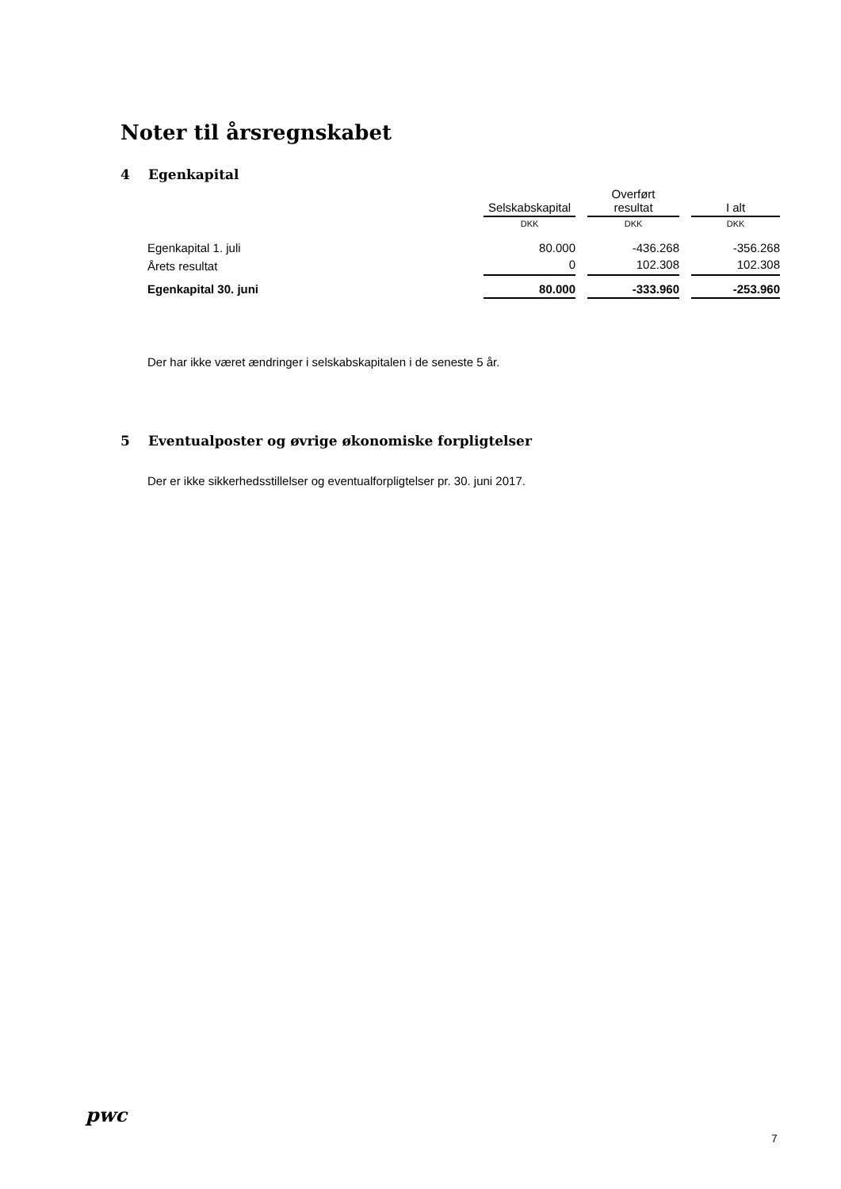Noter til årsregnskabet
4 Egenkapital
| | Selskabskapital | | Overført resultat | | I alt |
| --- | --- | --- | --- | --- | --- |
| | DKK | | DKK | | DKK |
| Egenkapital 1. juli | 80.000 | | -436.268 | | -356.268 |
| Årets resultat | 0 | | 102.308 | | 102.308 |
| Egenkapital 30. juni | 80.000 | | -333.960 | | -253.960 |
Der har ikke været ændringer i selskabskapitalen i de seneste 5 år.
5 Eventualposter og øvrige økonomiske forpligtelser
Der er ikke sikkerhedsstillelser og eventualforpligtelser pr. 30. juni 2017.
pwc
7